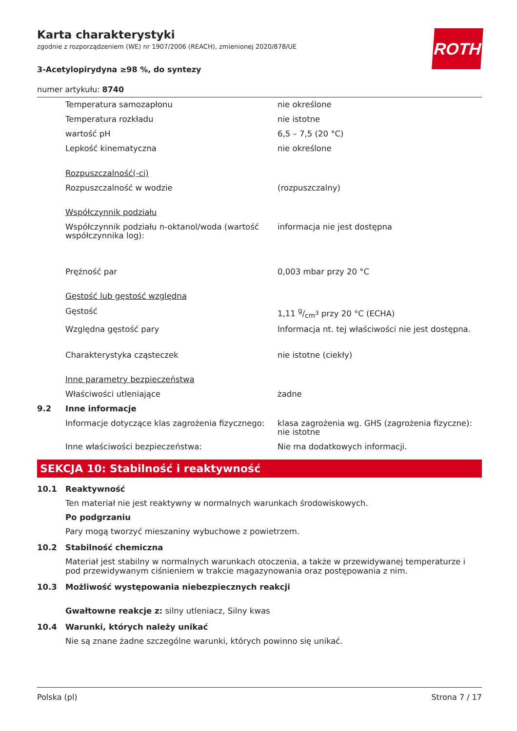ROTH
Karta charakterystyki
zgodnie z rozporządzeniem (WE) nr 1907/2006 (REACH), zmienionej 2020/878/UE
3-Acetylopirydyna ≥98 %, do syntezy
numer artykułu: 8740
| | Temperatura samozapłonu | nie określone |
| | Temperatura rozkładu | nie istotne |
| | wartość pH | 6,5 – 7,5 (20 °C) |
| | Lepkość kinematyczna | nie określone |
| | Rozpuszczalność(-ci) | |
| | Rozpuszczalność w wodzie | (rozpuszczalny) |
| | Współczynnik podziału | |
| | Współczynnik podziału n-oktanol/woda (wartość współczynnika log): | informacja nie jest dostępna |
| | Prężność par | 0,003 mbar przy 20 °C |
| | Gęstość lub gęstość względna | |
| | Gęstość | 1,11 g/cm<sup>3</sup> przy 20 °C (ECHA) |
| | Względna gęstość pary | Informacja nt. tej właściwości nie jest dostępna. |
| | Charakterystyka cząsteczek | nie istotne (ciekły) |
| | Inne parametry bezpieczeństwa | |
| | Właściwości utleniające | żadne |
| 9.2 | Inne informacje | |
| | Informacje dotyczące klas zagrożenia fizycznego: | klasa zagrożenia wg. GHS (zagrożenia fizyczne): nie istotne |
| | Inne właściwości bezpieczeństwa: | Nie ma dodatkowych informacji. |
SEKCJA 10: Stabilność i reaktywność
10.1 Reaktywność
Ten materiał nie jest reaktywny w normalnych warunkach środowiskowych.
Po podgrzaniu
Pary mogą tworzyć mieszaniny wybuchowe z powietrzem.
10.2 Stabilność chemiczna
Materiał jest stabilny w normalnych warunkach otoczenia, a także w przewidywanej temperaturze i pod przewidywanym ciśnieniem w trakcie magazynowania oraz postępowania z nim.
10.3 Możliwość występowania niebezpiecznych reakcji
Gwałtowne reakcje z: silny utleniacz, Silny kwas
10.4 Warunki, których należy unikać
Nie są znane żadne szczególne warunki, których powinno się unikać.
Polska (pl) Strona 7 / 17